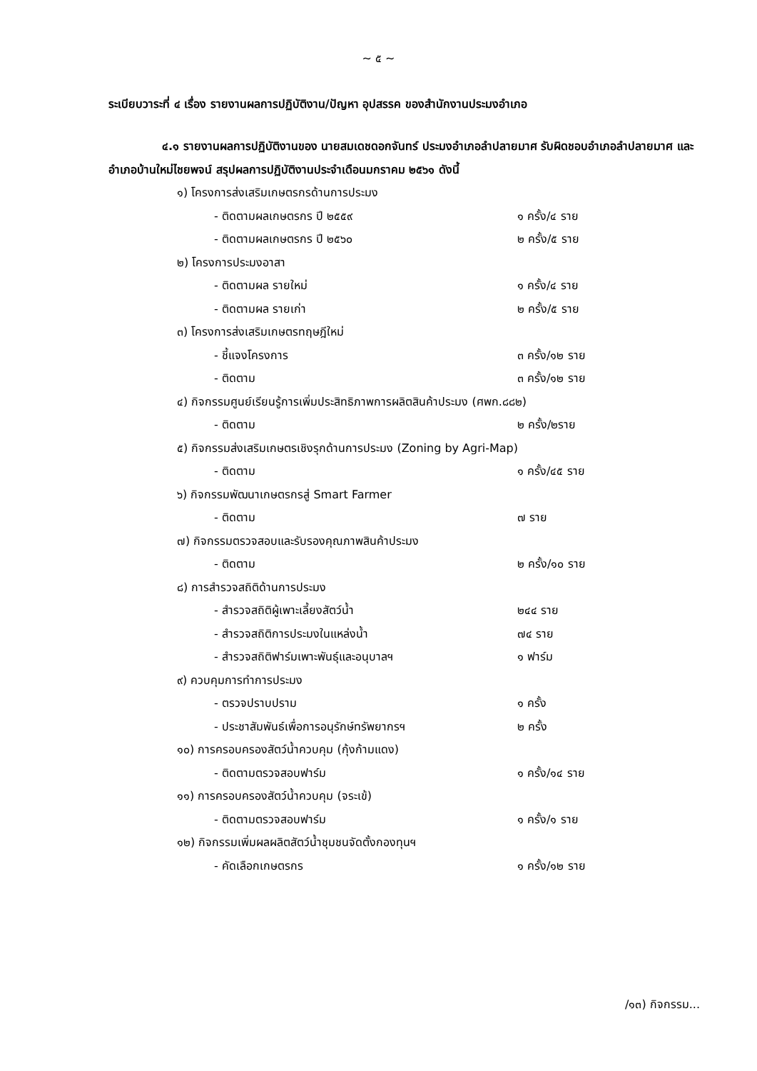~ ๕ ~
ระเบียบวาระที่ ๔ เรื่อง รายงานผลการปฏิบัติงาน/ปัญหา อุปสรรค ของสำนักงานประมงอำเภอ
๔.๑ รายงานผลการปฏิบัติงานของ นายสมเดชดอกจันทร์ ประมงอำเภอลำปลายมาศ รับผิดชอบอำเภอลำปลายมาศ และอำเภอบ้านใหม่ไชยพจน์ สรุปผลการปฏิบัติงานประจำเดือนมกราคม ๒๕๖๑ ดังนี้
๑) โครงการส่งเสริมเกษตรกรด้านการประมง
- ติดตามผลเกษตรกร ปี ๒๕๕๙ ๑ ครั้ง/๔ ราย
- ติดตามผลเกษตรกร ปี ๒๕๖๐ ๒ ครั้ง/๕ ราย
๒) โครงการประมงอาสา
- ติดตามผล รายใหม่ ๑ ครั้ง/๔ ราย
- ติดตามผล รายเก่า ๒ ครั้ง/๕ ราย
๓) โครงการส่งเสริมเกษตรทฤษฎีใหม่
- ชี้แจงโครงการ ๓ ครั้ง/๑๒ ราย
- ติดตาม ๓ ครั้ง/๑๒ ราย
๔) กิจกรรมศูนย์เรียนรู้การเพิ่มประสิทธิภาพการผลิตสินค้าประมง (ศพก.๘๘๒)
- ติดตาม ๒ ครั้ง/๒ราย
๕) กิจกรรมส่งเสริมเกษตรเชิงรุกด้านการประมง (Zoning by Agri-Map)
- ติดตาม ๑ ครั้ง/๔๕ ราย
๖) กิจกรรมพัฒนาเกษตรกรสู่ Smart Farmer
- ติดตาม ๗ ราย
๗) กิจกรรมตรวจสอบและรับรองคุณภาพสินค้าประมง
- ติดตาม ๒ ครั้ง/๑๐ ราย
๘) การสำรวจสถิติด้านการประมง
- สำรวจสถิติผู้เพาะเลี้ยงสัตว์น้ำ ๒๔๔ ราย
- สำรวจสถิติการประมงในแหล่งน้ำ ๗๔ ราย
- สำรวจสถิติฟาร์มเพาะพันธุ์และอนุบาลฯ ๑ ฟาร์ม
๙) ควบคุมการทำการประมง
- ตรวจปราบปราม ๑ ครั้ง
- ประชาสัมพันธ์เพื่อการอนุรักษ์ทรัพยากรฯ ๒ ครั้ง
๑๐) การครอบครองสัตว์น้ำควบคุม (กุ้งก้ามแดง)
- ติดตามตรวจสอบฟาร์ม ๑ ครั้ง/๑๔ ราย
๑๑) การครอบครองสัตว์น้ำควบคุม (จระเข้)
- ติดตามตรวจสอบฟาร์ม ๑ ครั้ง/๑ ราย
๑๒) กิจกรรมเพิ่มผลผลิตสัตว์น้ำชุมชนจัดตั้งกองทุนฯ
- คัดเลือกเกษตรกร ๑ ครั้ง/๑๒ ราย
/๑๓) กิจกรรม...